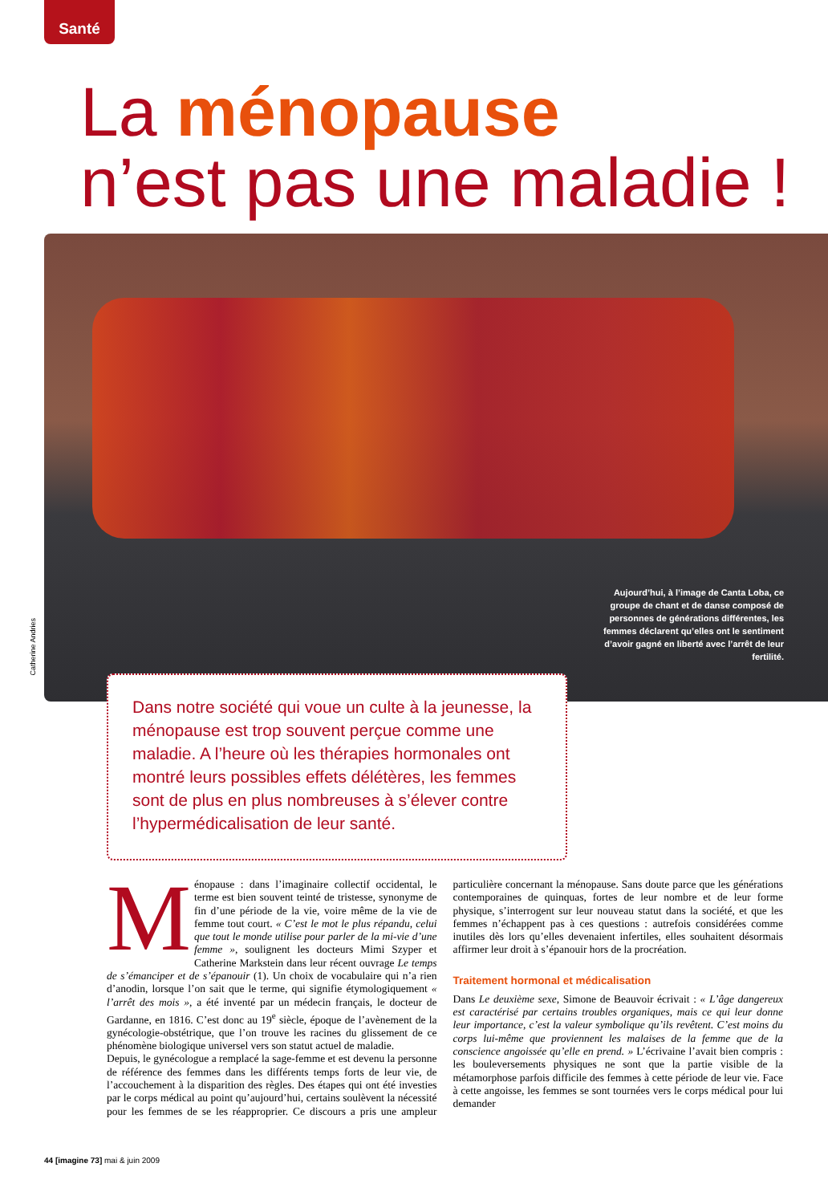Santé
La ménopause
n’est pas une maladie !
Aujourd’hui, à l’image de Canta Loba, ce groupe de chant et de danse composé de personnes de générations différentes, les femmes déclarent qu’elles ont le sentiment d’avoir gagné en liberté avec l’arrêt de leur fertilité.
Catherine Andries
Dans notre société qui voue un culte à la jeunesse, la ménopause est trop souvent perçue comme une maladie. A l’heure où les thérapies hormonales ont montré leurs possibles effets délétères, les femmes sont de plus en plus nombreuses à s’élever contre l’hypermédicalisation de leur santé.
Ménopause : dans l’imaginaire collectif occidental, le terme est bien souvent teinté de tristesse, synonyme de fin d’une période de la vie, voire même de la vie de femme tout court. « C’est le mot le plus répandu, celui que tout le monde utilise pour parler de la mi-vie d’une femme », soulignent les docteurs Mimi Szyper et Catherine Markstein dans leur récent ouvrage Le temps de s’émanciper et de s’épanouir (1). Un choix de vocabulaire qui n’a rien d’anodin, lorsque l’on sait que le terme, qui signifie étymologiquement « l’arrêt des mois », a été inventé par un médecin français, le docteur de Gardanne, en 1816. C’est donc au 19<sup>e</sup> siècle, époque de l’avènement de la gynécologie-obstétrique, que l’on trouve les racines du glissement de ce phénomène biologique universel vers son statut actuel de maladie.
Depuis, le gynécologue a remplacé la sage-femme et est devenu la personne de référence des femmes dans les différents temps forts de leur vie, de l’accouchement à la disparition des règles. Des étapes qui ont été investies par le corps médical au point qu’aujourd’hui, certains soulèvent la nécessité pour les femmes de se les réapproprier. Ce discours a pris une ampleur particulière concernant la ménopause. Sans doute parce que les générations contemporaines de quinquas, fortes de leur nombre et de leur forme physique, s’interrogent sur leur nouveau statut dans la société, et que les femmes n’échappent pas à ces questions : autrefois considérées comme inutiles dès lors qu’elles devenaient infertiles, elles souhaitent désormais affirmer leur droit à s’épanouir hors de la procréation.
Traitement hormonal et médicalisation
Dans Le deuxième sexe, Simone de Beauvoir écrivait : « L’âge dangereux est caractérisé par certains troubles organiques, mais ce qui leur donne leur importance, c’est la valeur symbolique qu’ils revêtent. C’est moins du corps lui-même que proviennent les malaises de la femme que de la conscience angoissée qu’elle en prend. » L’écrivaine l’avait bien compris : les bouleversements physiques ne sont que la partie visible de la métamorphose parfois difficile des femmes à cette période de leur vie. Face à cette angoisse, les femmes se sont tournées vers le corps médical pour lui demander
44 [imagine 73] mai & juin 2009